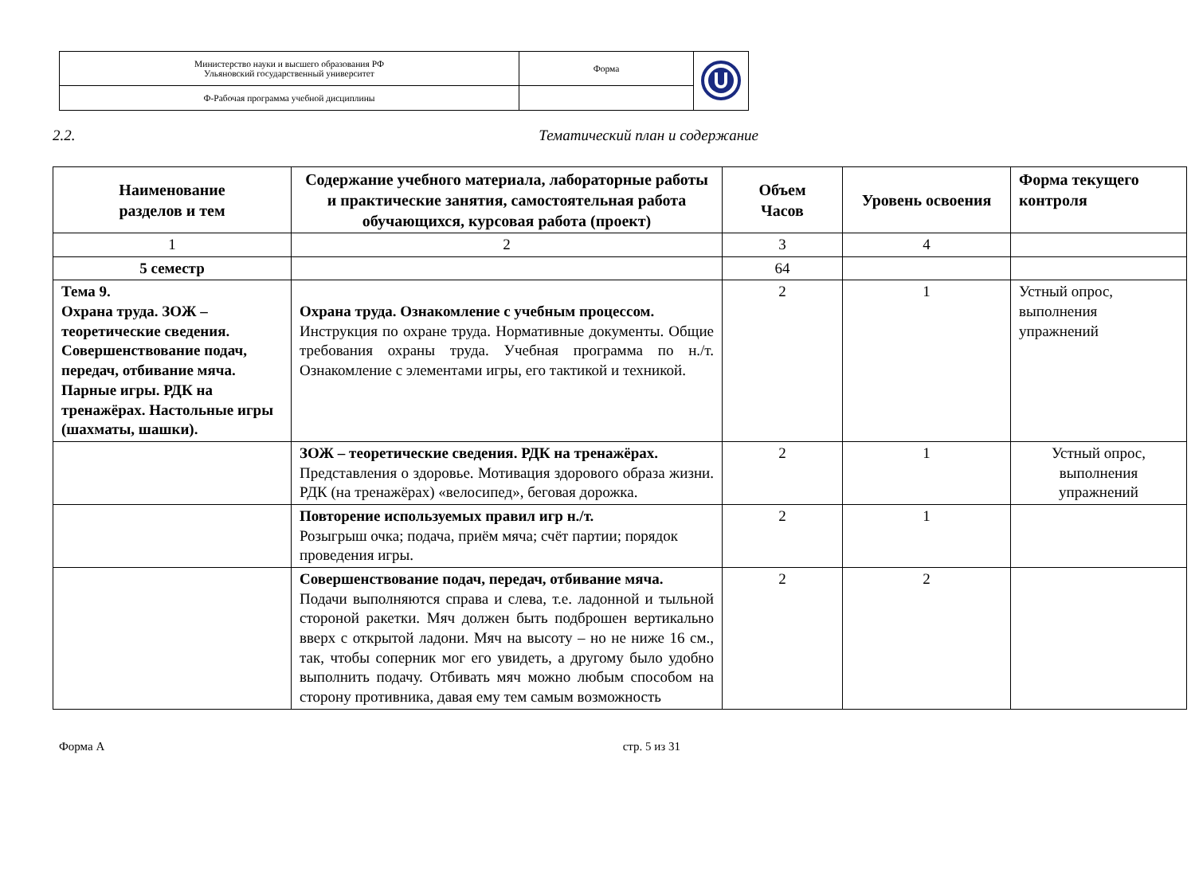| Министерство науки и высшего образования РФ Ульяновский государственный университет | Форма | |
| Ф-Рабочая программа учебной дисциплины | | |
2.2. Тематический план и содержание
| Наименование разделов и тем | Содержание учебного материала, лабораторные работы и практические занятия, самостоятельная работа обучающихся, курсовая работа (проект) | Объем Часов | Уровень освоения | Форма текущего контроля |
| --- | --- | --- | --- | --- |
| 1 | 2 | 3 | 4 | |
| 5 семестр | | 64 | | |
| Тема 9. Охрана труда. ЗОЖ – теоретические сведения. Совершенствование подач, передач, отбивание мяча. Парные игры. РДК на тренажёрах. Настольные игры (шахматы, шашки). | Охрана труда. Ознакомление с учебным процессом. Инструкция по охране труда. Нормативные документы. Общие требования охраны труда. Учебная программа по н./т. Ознакомление с элементами игры, его тактикой и техникой. | 2 | 1 | Устный опрос, выполнения упражнений |
| | ЗОЖ – теоретические сведения. РДК на тренажёрах. Представления о здоровье. Мотивация здорового образа жизни. РДК (на тренажёрах) «велосипед», беговая дорожка. | 2 | 1 | Устный опрос, выполнения упражнений |
| | Повторение используемых правил игр н./т. Розыгрыш очка; подача, приём мяча; счёт партии; порядок проведения игры. | 2 | 1 | |
| | Совершенствование подач, передач, отбивание мяча. Подачи выполняются справа и слева, т.е. ладонной и тыльной стороной ракетки. Мяч должен быть подброшен вертикально вверх с открытой ладони. Мяч на высоту – но не ниже 16 см., так, чтобы соперник мог его увидеть, а другому было удобно выполнить подачу. Отбивать мяч можно любым способом на сторону противника, давая ему тем самым возможность | 2 | 2 | |
Форма А стр. 5 из 31